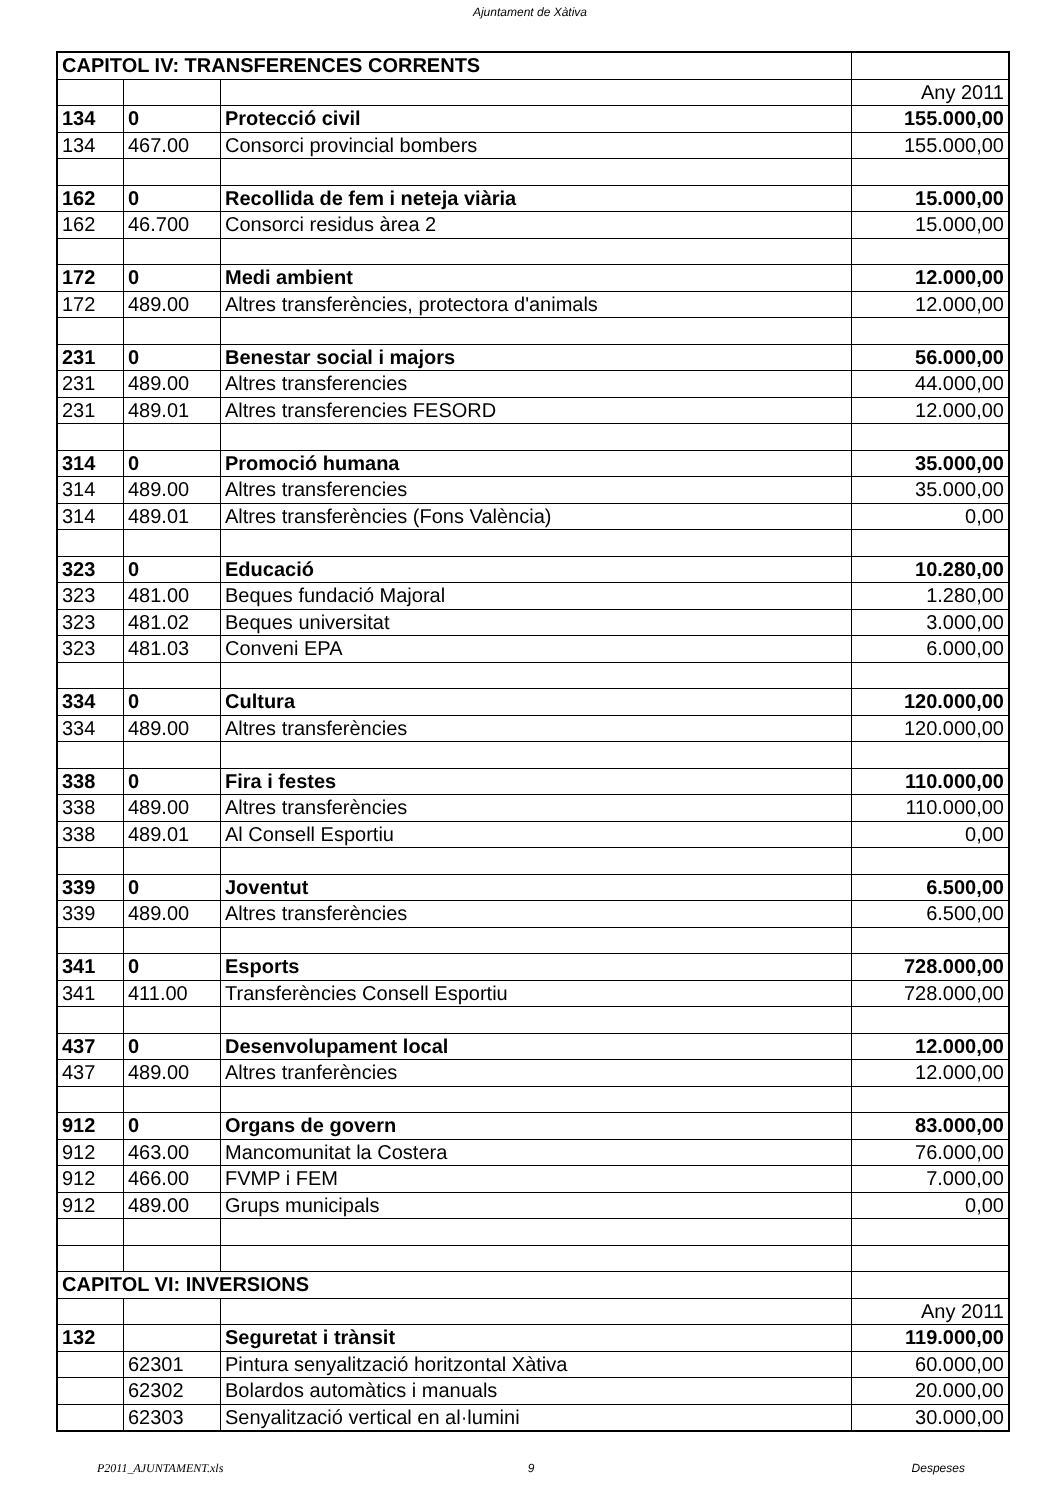Ajuntament de Xàtiva
| CAPITOL IV: TRANSFERENCES CORRENTS | | | |
| | | | Any 2011 |
| 134 | 0 | Protecció civil | 155.000,00 |
| 134 | 467.00 | Consorci provincial bombers | 155.000,00 |
| 162 | 0 | Recollida de fem i neteja viària | 15.000,00 |
| 162 | 46.700 | Consorci residus àrea 2 | 15.000,00 |
| 172 | 0 | Medi ambient | 12.000,00 |
| 172 | 489.00 | Altres transferències, protectora d'animals | 12.000,00 |
| 231 | 0 | Benestar social i majors | 56.000,00 |
| 231 | 489.00 | Altres transferencies | 44.000,00 |
| 231 | 489.01 | Altres transferencies FESORD | 12.000,00 |
| 314 | 0 | Promoció humana | 35.000,00 |
| 314 | 489.00 | Altres transferencies | 35.000,00 |
| 314 | 489.01 | Altres transferències (Fons València) | 0,00 |
| 323 | 0 | Educació | 10.280,00 |
| 323 | 481.00 | Beques fundació Majoral | 1.280,00 |
| 323 | 481.02 | Beques universitat | 3.000,00 |
| 323 | 481.03 | Conveni EPA | 6.000,00 |
| 334 | 0 | Cultura | 120.000,00 |
| 334 | 489.00 | Altres transferències | 120.000,00 |
| 338 | 0 | Fira i festes | 110.000,00 |
| 338 | 489.00 | Altres transferències | 110.000,00 |
| 338 | 489.01 | Al Consell Esportiu | 0,00 |
| 339 | 0 | Joventut | 6.500,00 |
| 339 | 489.00 | Altres transferències | 6.500,00 |
| 341 | 0 | Esports | 728.000,00 |
| 341 | 411.00 | Transferències Consell Esportiu | 728.000,00 |
| 437 | 0 | Desenvolupament local | 12.000,00 |
| 437 | 489.00 | Altres tranferències | 12.000,00 |
| 912 | 0 | Organs de govern | 83.000,00 |
| 912 | 463.00 | Mancomunitat la Costera | 76.000,00 |
| 912 | 466.00 | FVMP i FEM | 7.000,00 |
| 912 | 489.00 | Grups municipals | 0,00 |
| CAPITOL VI: INVERSIONS | | | |
| | | | Any 2011 |
| 132 | | Seguretat i trànsit | 119.000,00 |
| | 62301 | Pintura senyalització horitzontal Xàtiva | 60.000,00 |
| | 62302 | Bolardos automàtics i manuals | 20.000,00 |
| | 62303 | Senyalització vertical en al·lumini | 30.000,00 |
P2011_AJUNTAMENT.xls 9 Despeses